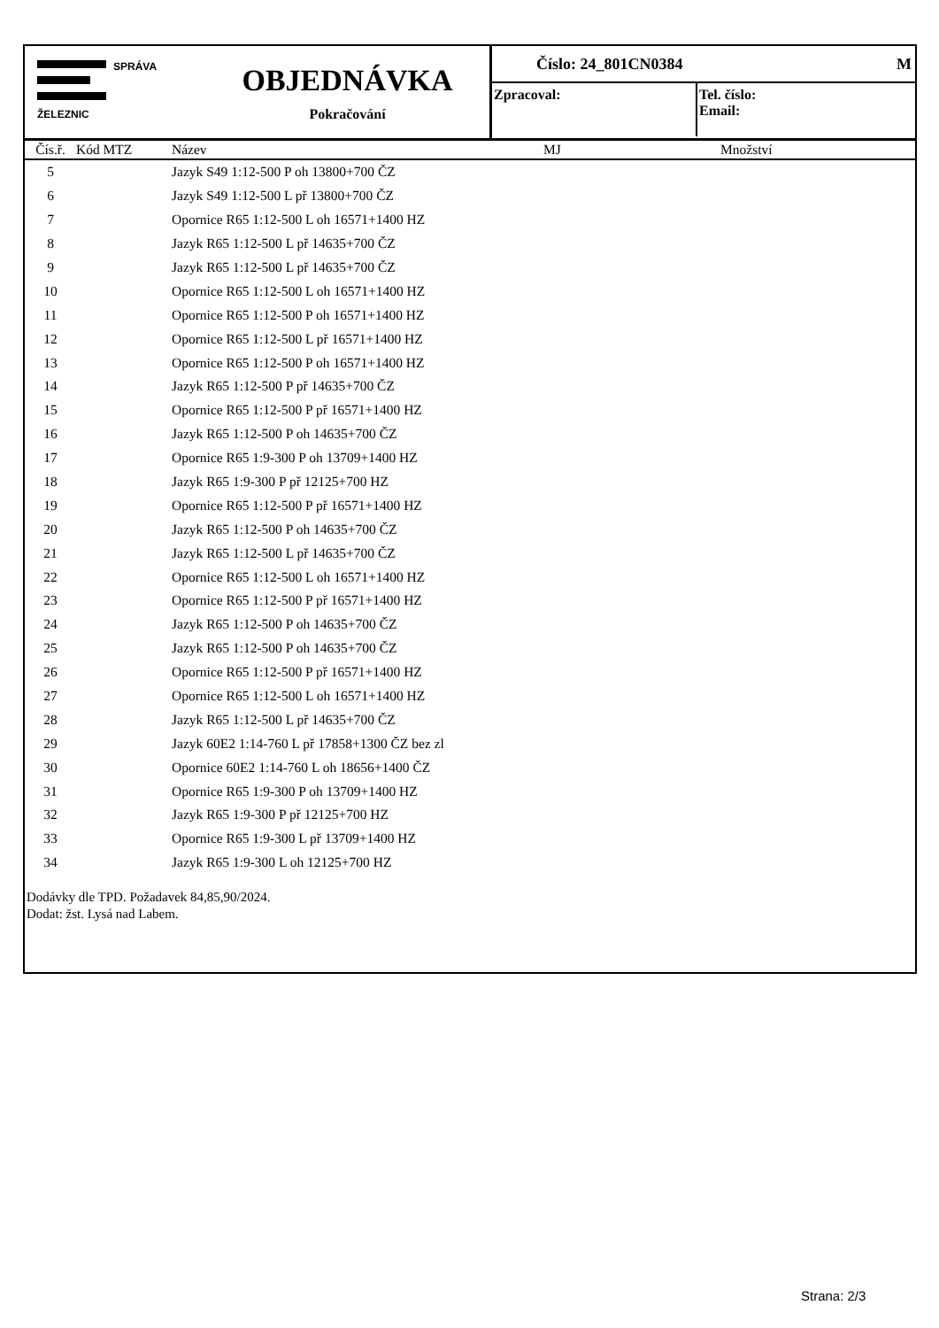SPRÁVA
ŽELEZNIC
OBJEDNÁVKA
Pokračování
Číslo: 24_801CN0384 M
Zpracoval: Tel. číslo:
Email:
| Čís.ř. | Kód MTZ | Název | MJ | Množství |
| --- | --- | --- | --- | --- |
| 5 | | Jazyk S49 1:12-500 P oh 13800+700 ČZ | | |
| 6 | | Jazyk S49 1:12-500 L př 13800+700 ČZ | | |
| 7 | | Opornice R65 1:12-500 L oh 16571+1400 HZ | | |
| 8 | | Jazyk R65 1:12-500 L př 14635+700 ČZ | | |
| 9 | | Jazyk R65 1:12-500 L př 14635+700 ČZ | | |
| 10 | | Opornice R65 1:12-500 L oh 16571+1400 HZ | | |
| 11 | | Opornice R65 1:12-500 P oh 16571+1400 HZ | | |
| 12 | | Opornice R65 1:12-500 L př 16571+1400 HZ | | |
| 13 | | Opornice R65 1:12-500 P oh 16571+1400 HZ | | |
| 14 | | Jazyk R65 1:12-500 P př 14635+700 ČZ | | |
| 15 | | Opornice R65 1:12-500 P př 16571+1400 HZ | | |
| 16 | | Jazyk R65 1:12-500 P oh 14635+700 ČZ | | |
| 17 | | Opornice R65 1:9-300 P oh 13709+1400 HZ | | |
| 18 | | Jazyk R65 1:9-300 P př 12125+700 HZ | | |
| 19 | | Opornice R65 1:12-500 P př 16571+1400 HZ | | |
| 20 | | Jazyk R65 1:12-500 P oh 14635+700 ČZ | | |
| 21 | | Jazyk R65 1:12-500 L př 14635+700 ČZ | | |
| 22 | | Opornice R65 1:12-500 L oh 16571+1400 HZ | | |
| 23 | | Opornice R65 1:12-500 P př 16571+1400 HZ | | |
| 24 | | Jazyk R65 1:12-500 P oh 14635+700 ČZ | | |
| 25 | | Jazyk R65 1:12-500 P oh 14635+700 ČZ | | |
| 26 | | Opornice R65 1:12-500 P př 16571+1400 HZ | | |
| 27 | | Opornice R65 1:12-500 L oh 16571+1400 HZ | | |
| 28 | | Jazyk R65 1:12-500 L př 14635+700 ČZ | | |
| 29 | | Jazyk 60E2 1:14-760 L př 17858+1300 ČZ bez zl | | |
| 30 | | Opornice 60E2 1:14-760 L oh 18656+1400 ČZ | | |
| 31 | | Opornice R65 1:9-300 P oh 13709+1400 HZ | | |
| 32 | | Jazyk R65 1:9-300 P př 12125+700 HZ | | |
| 33 | | Opornice R65 1:9-300 L př 13709+1400 HZ | | |
| 34 | | Jazyk R65 1:9-300 L oh 12125+700 HZ | | |
Dodávky dle TPD. Požadavek 84,85,90/2024.
Dodat: žst. Lysá nad Labem.
Strana: 2/3